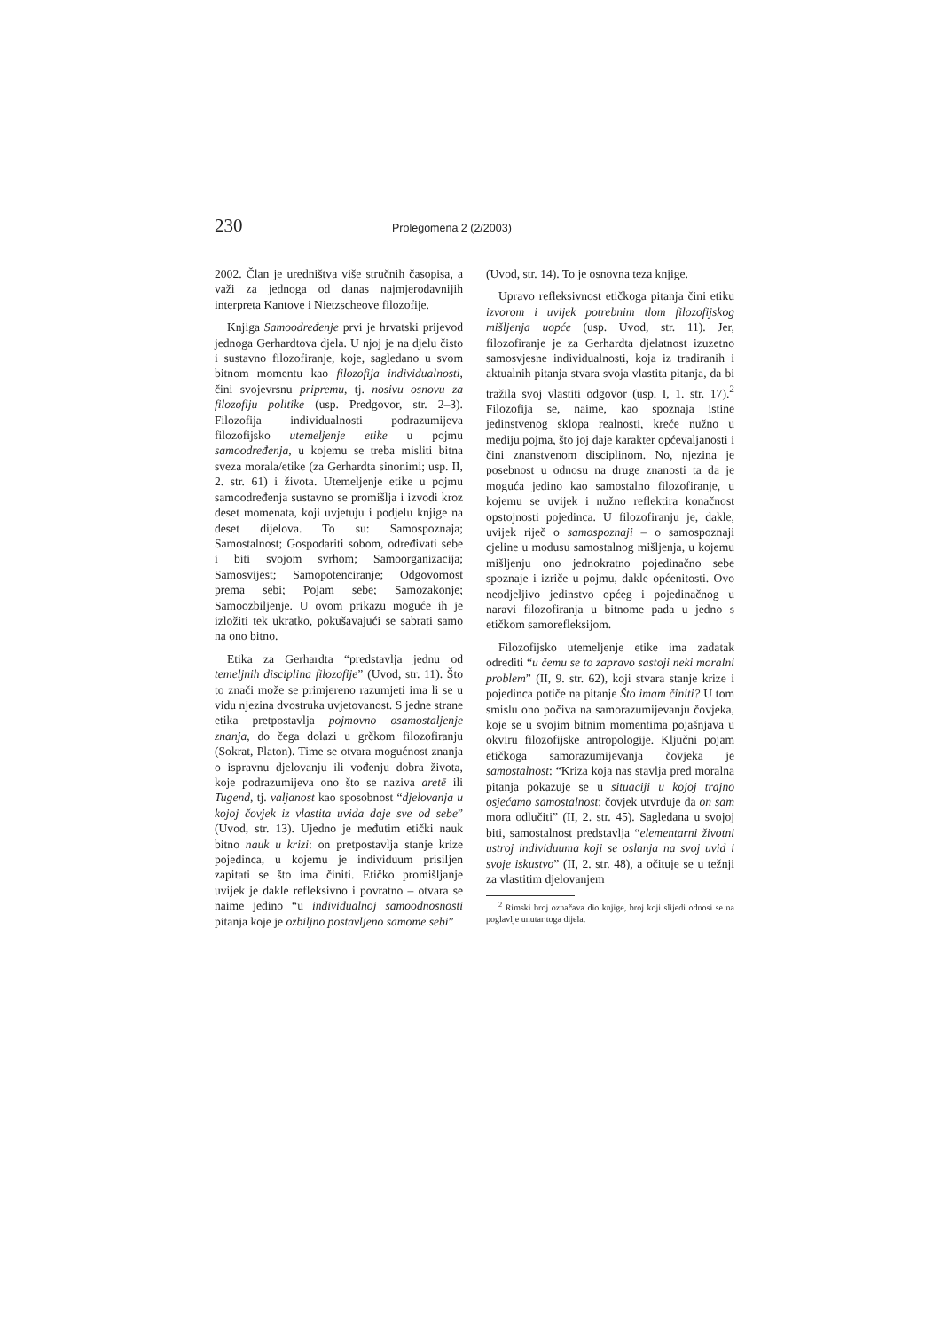230 Prolegomena 2 (2/2003)
2002. Član je uredništva više stručnih časopisa, a važi za jednoga od danas najmjerodavnijih interpreta Kantove i Nietzscheove filozofije.
Knjiga Samoodređenje prvi je hrvatski prijevod jednoga Gerhardtova djela. U njoj je na djelu čisto i sustavno filozofiranje, koje, sagledano u svom bitnom momentu kao filozofija individualnosti, čini svojevrsnu pripremu, tj. nosivu osnovu za filozofiju politike (usp. Predgovor, str. 2–3). Filozofija individualnosti podrazumijeva filozofijsko utemeljenje etike u pojmu samoodređenja, u kojemu se treba misliti bitna sveza morala/etike (za Gerhardta sinonimi; usp. II, 2. str. 61) i života. Utemeljenje etike u pojmu samoodređenja sustavno se promišlja i izvodi kroz deset momenata, koji uvjetuju i podjelu knjige na deset dijelova. To su: Samospoznaja; Samostalnost; Gospodariti sobom, određivati sebe i biti svojom svrhom; Samoorganizacija; Samosvijest; Samopotenciranje; Odgovornost prema sebi; Pojam sebe; Samozakonje; Samoozbiljenje. U ovom prikazu moguće ih je izložiti tek ukratko, pokušavajući se sabrati samo na ono bitno.
Etika za Gerhardta “predstavlja jednu od temeljnih disciplina filozofije” (Uvod, str. 11). Što to znači može se primjereno razumjeti ima li se u vidu njezina dvostruka uvjetovanost. S jedne strane etika pretpostavlja pojmovno osamostaljenje znanja, do čega dolazi u grčkom filozofiranju (Sokrat, Platon). Time se otvara mogućnost znanja o ispravnu djelovanju ili vođenju dobra života, koje podrazumijeva ono što se naziva aretē ili Tugend, tj. valjanost kao sposobnost “djelovanja u kojoj čovjek iz vlastita uvida daje sve od sebe” (Uvod, str. 13). Ujedno je međutim etički nauk bitno nauk u krizi: on pretpostavlja stanje krize pojedinca, u kojemu je individuum prisiljen zapitati se što ima činiti. Etičko promišljanje uvijek je dakle refleksivno i povratno – otvara se naime jedino “u individualnoj samoodnosnosti pitanja koje je ozbiljno postavljeno samome sebi”
(Uvod, str. 14). To je osnovna teza knjige.
Upravo refleksivnost etičkoga pitanja čini etiku izvorom i uvijek potrebnim tlom filozofijskog mišljenja uopće (usp. Uvod, str. 11). Jer, filozofiranje je za Gerhardta djelatnost izuzetno samosvjesne individualnosti, koja iz tradiranih i aktualnih pitanja stvara svoja vlastita pitanja, da bi tražila svoj vlastiti odgovor (usp. I, 1. str. 17).<sup>2</sup> Filozofija se, naime, kao spoznaja istine jedinstvenog sklopa realnosti, kreće nužno u mediju pojma, što joj daje karakter općevaljanosti i čini znanstvenom disciplinom. No, njezina je posebnost u odnosu na druge znanosti ta da je moguća jedino kao samostalno filozofiranje, u kojemu se uvijek i nužno reflektira konačnost opstojnosti pojedinca. U filozofiranju je, dakle, uvijek riječ o samospoznaji – o samospoznaji cjeline u modusu samostalnog mišljenja, u kojemu mišljenju ono jednokratno pojedinačno sebe spoznaje i izriče u pojmu, dakle općenitosti. Ovo neodjeljivo jedinstvo općeg i pojedinačnog u naravi filozofiranja u bitnome pada u jedno s etičkom samorefleksijom.
Filozofijsko utemeljenje etike ima zadatak odrediti “u čemu se to zapravo sastoji neki moralni problem” (II, 9. str. 62), koji stvara stanje krize i pojedinca potiče na pitanje Što imam činiti? U tom smislu ono počiva na samorazumijevanju čovjeka, koje se u svojim bitnim momentima pojašnjava u okviru filozofijske antropologije. Ključni pojam etičkoga samorazumijevanja čovjeka je samostalnost: “Kriza koja nas stavlja pred moralna pitanja pokazuje se u situaciji u kojoj trajno osjećamo samostalnost: čovjek utvrđuje da on sam mora odlučiti” (II, 2. str. 45). Sagledana u svojoj biti, samostalnost predstavlja “elementarni životni ustroj individuuma koji se oslanja na svoj uvid i svoje iskustvo” (II, 2. str. 48), a očituje se u težnji za vlastitim djelovanjem
<sup>2</sup> Rimski broj označava dio knjige, broj koji slijedi odnosi se na poglavlje unutar toga dijela.